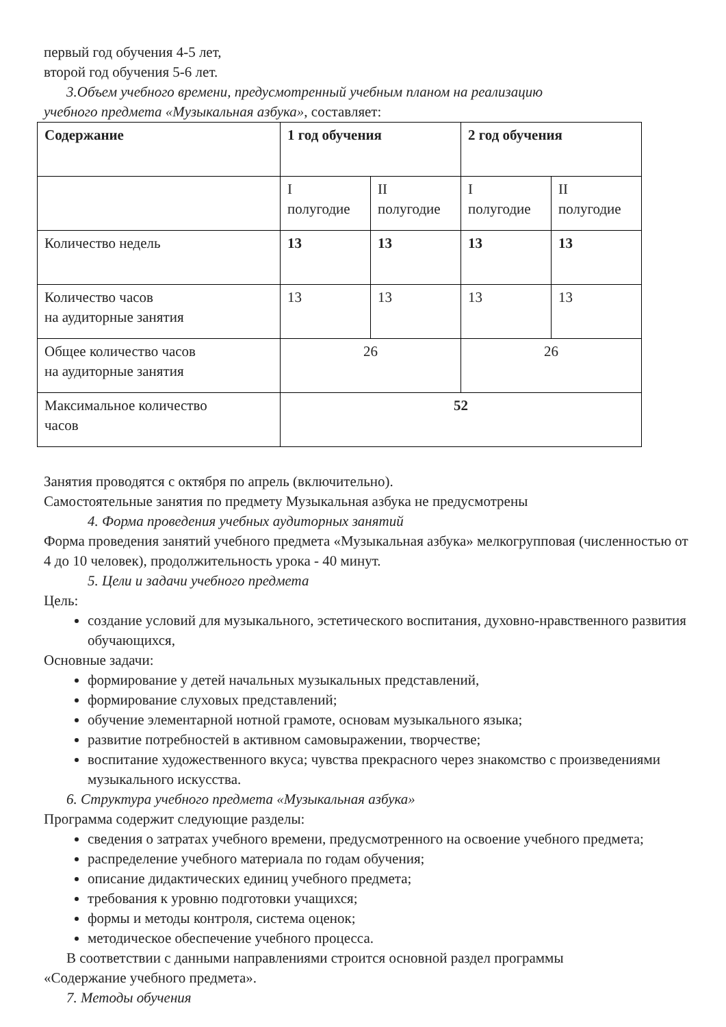первый год обучения 4-5 лет,
второй год обучения 5-6 лет.
3.Объем учебного времени, предусмотренный учебным планом на реализацию
учебного предмета «Музыкальная азбука», составляет:
| Содержание | 1 год обучения | | 2 год обучения | |
| | I полугодие | II полугодие | I полугодие | II полугодие |
| Количество недель | 13 | 13 | 13 | 13 |
| Количество часов на аудиторные занятия | 13 | 13 | 13 | 13 |
| Общее количество часов на аудиторные занятия | 26 | | 26 | |
| Максимальное количество часов | 52 | | | |
Занятия проводятся с октября по апрель (включительно).
Самостоятельные занятия по предмету Музыкальная азбука не предусмотрены
4. Форма проведения учебных аудиторных занятий
Форма проведения занятий учебного предмета «Музыкальная азбука» мелкогрупповая (численностью от 4 до 10 человек), продолжительность урока - 40 минут.
5. Цели и задачи учебного предмета
Цель:
создание условий для музыкального, эстетического воспитания, духовно-нравственного развития обучающихся,
Основные задачи:
формирование у детей начальных музыкальных представлений,
формирование слуховых представлений;
обучение элементарной нотной грамоте, основам музыкального языка;
развитие потребностей в активном самовыражении, творчестве;
воспитание художественного вкуса; чувства прекрасного через знакомство с произведениями музыкального искусства.
6. Структура учебного предмета «Музыкальная азбука»
Программа содержит следующие разделы:
сведения о затратах учебного времени, предусмотренного на освоение учебного предмета;
распределение учебного материала по годам обучения;
описание дидактических единиц учебного предмета;
требования к уровню подготовки учащихся;
формы и методы контроля, система оценок;
методическое обеспечение учебного процесса.
В соответствии с данными направлениями строится основной раздел программы
«Содержание учебного предмета».
7. Методы обучения